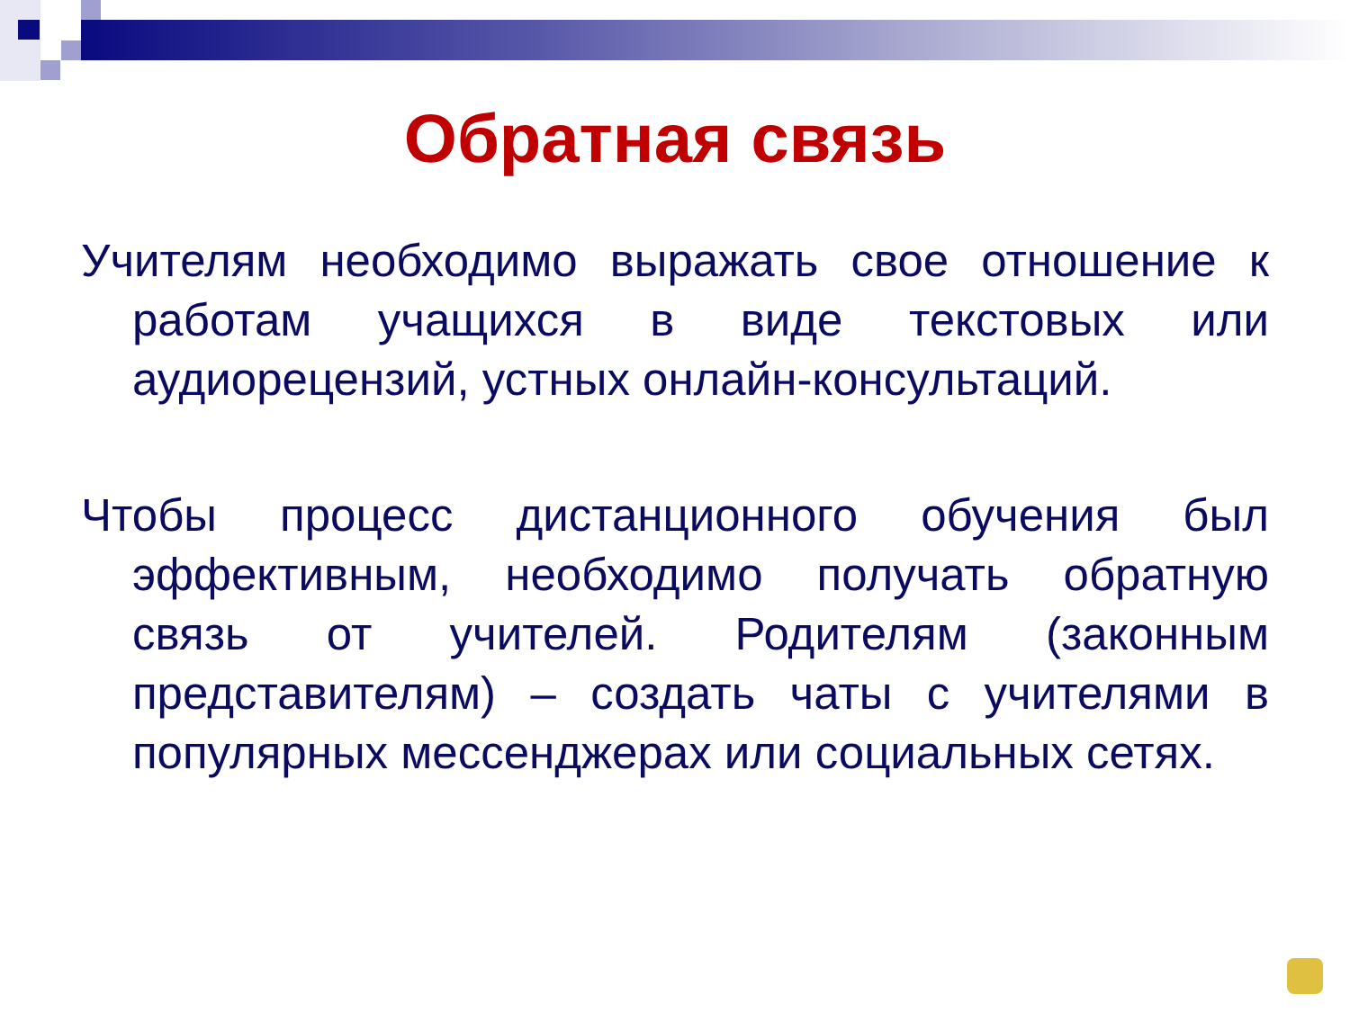Обратная связь
Учителям необходимо выражать свое отношение к работам учащихся в виде текстовых или аудиорецензий, устных онлайн-консультаций.
Чтобы процесс дистанционного обучения был эффективным, необходимо получать обратную связь от учителей. Родителям (законным представителям) – создать чаты с учителями в популярных мессенджерах или социальных сетях.